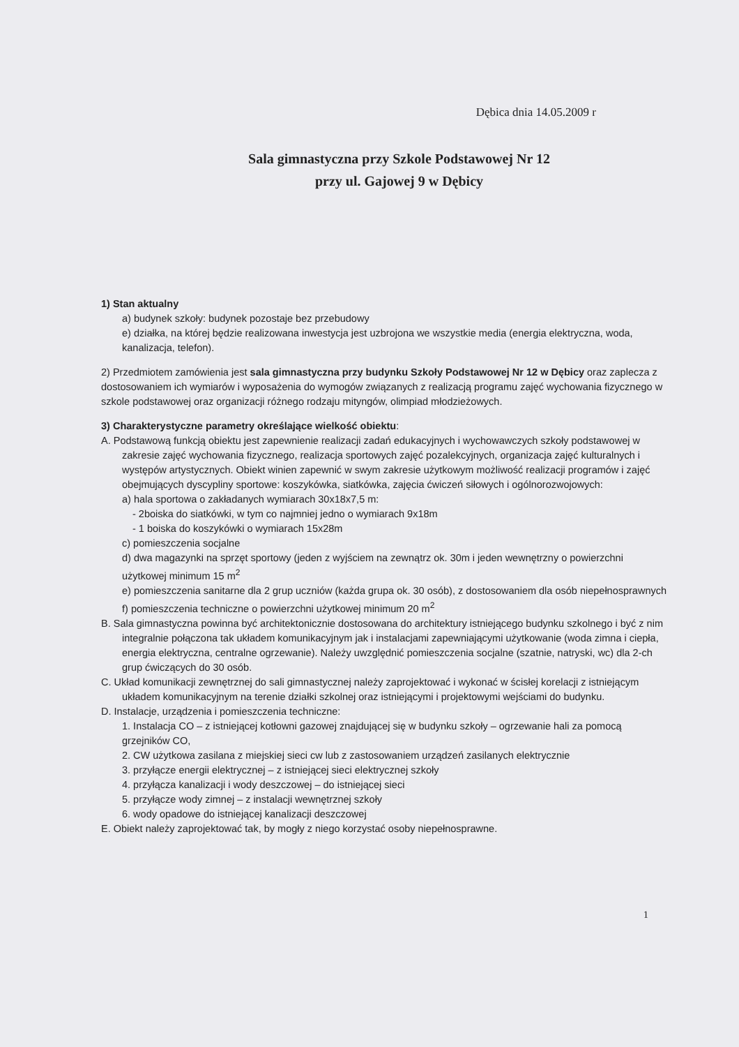Dębica dnia 14.05.2009 r
Sala gimnastyczna przy Szkole Podstawowej Nr 12
przy ul. Gajowej 9 w Dębicy
1) Stan aktualny
a) budynek szkoły: budynek pozostaje bez przebudowy
e) działka, na której będzie realizowana inwestycja jest uzbrojona we wszystkie media (energia elektryczna, woda, kanalizacja, telefon).
2) Przedmiotem zamówienia jest sala gimnastyczna przy budynku Szkoły Podstawowej Nr 12 w Dębicy oraz zaplecza z dostosowaniem ich wymiarów i wyposażenia do wymogów związanych z realizacją programu zajęć wychowania fizycznego w szkole podstawowej oraz organizacji różnego rodzaju mityngów, olimpiad młodzieżowych.
3) Charakterystyczne parametry określające wielkość obiektu:
A. Podstawową funkcją obiektu jest zapewnienie realizacji zadań edukacyjnych i wychowawczych szkoły podstawowej w zakresie zajęć wychowania fizycznego, realizacja sportowych zajęć pozalekcyjnych, organizacja zajęć kulturalnych i występów artystycznych. Obiekt winien zapewnić w swym zakresie użytkowym możliwość realizacji programów i zajęć obejmujących dyscypliny sportowe: koszykówka, siatkówka, zajęcia ćwiczeń siłowych i ogólnorozwojowych:
a) hala sportowa o zakładanych wymiarach 30x18x7,5 m:
- 2boiska do siatkówki, w tym co najmniej jedno o wymiarach 9x18m
- 1 boiska do koszykówki o wymiarach 15x28m
c) pomieszczenia socjalne
d) dwa magazynki na sprzęt sportowy (jeden z wyjściem na zewnątrz ok. 30m i jeden wewnętrzny o powierzchni użytkowej minimum 15 m<sup>2</sup>
e) pomieszczenia sanitarne dla 2 grup uczniów (każda grupa ok. 30 osób), z dostosowaniem dla osób niepełnosprawnych
f) pomieszczenia techniczne o powierzchni użytkowej minimum 20 m<sup>2</sup>
B. Sala gimnastyczna powinna być architektonicznie dostosowana do architektury istniejącego budynku szkolnego i być z nim integralnie połączona tak układem komunikacyjnym jak i instalacjami zapewniającymi użytkowanie (woda zimna i ciepła, energia elektryczna, centralne ogrzewanie). Należy uwzględnić pomieszczenia socjalne (szatnie, natryski, wc) dla 2-ch grup ćwiczących do 30 osób.
C. Układ komunikacji zewnętrznej do sali gimnastycznej należy zaprojektować i wykonać w ścisłej korelacji z istniejącym układem komunikacyjnym na terenie działki szkolnej oraz istniejącymi i projektowymi wejściami do budynku.
D. Instalacje, urządzenia i pomieszczenia techniczne:
1. Instalacja CO – z istniejącej kotłowni gazowej znajdującej się w budynku szkoły – ogrzewanie hali za pomocą grzejników CO,
2. CW użytkowa zasilana z miejskiej sieci cw lub z zastosowaniem urządzeń zasilanych elektrycznie
3. przyłącze energii elektrycznej – z istniejącej sieci elektrycznej szkoły
4. przyłącza kanalizacji i wody deszczowej – do istniejącej sieci
5. przyłącze wody zimnej – z instalacji wewnętrznej szkoły
6. wody opadowe do istniejącej kanalizacji deszczowej
E. Obiekt należy zaprojektować tak, by mogły z niego korzystać osoby niepełnosprawne.
1